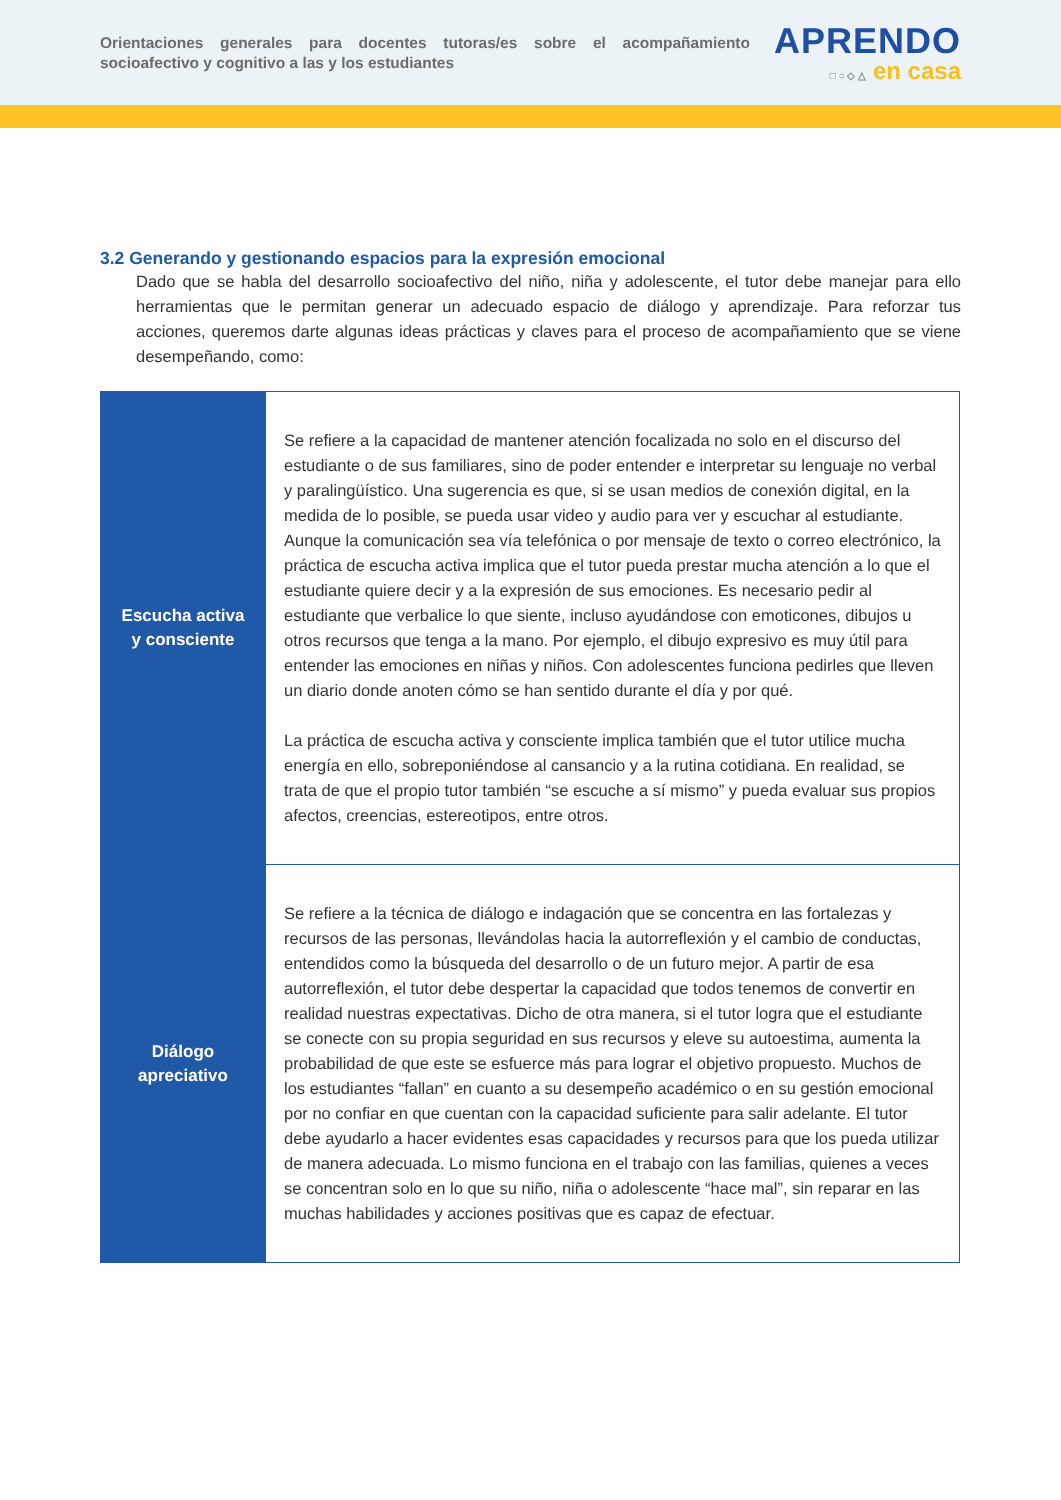Orientaciones generales para docentes tutoras/es sobre el acompañamiento socioafectivo y cognitivo a las y los estudiantes
APRENDO
□ ○ ◇ △ en casa
3.2 Generando y gestionando espacios para la expresión emocional
Dado que se habla del desarrollo socioafectivo del niño, niña y adolescente, el tutor debe manejar para ello herramientas que le permitan generar un adecuado espacio de diálogo y aprendizaje. Para reforzar tus acciones, queremos darte algunas ideas prácticas y claves para el proceso de acompañamiento que se viene desempeñando, como:
| Escucha activa y consciente | Se refiere a la capacidad de mantener atención focalizada no solo en el discurso del estudiante o de sus familiares, sino de poder entender e interpretar su lenguaje no verbal y paralingüístico. Una sugerencia es que, si se usan medios de conexión digital, en la medida de lo posible, se pueda usar video y audio para ver y escuchar al estudiante. Aunque la comunicación sea vía telefónica o por mensaje de texto o correo electrónico, la práctica de escucha activa implica que el tutor pueda prestar mucha atención a lo que el estudiante quiere decir y a la expresión de sus emociones. Es necesario pedir al estudiante que verbalice lo que siente, incluso ayudándose con emoticones, dibujos u otros recursos que tenga a la mano. Por ejemplo, el dibujo expresivo es muy útil para entender las emociones en niñas y niños. Con adolescentes funciona pedirles que lleven un diario donde anoten cómo se han sentido durante el día y por qué. La práctica de escucha activa y consciente implica también que el tutor utilice mucha energía en ello, sobreponiéndose al cansancio y a la rutina cotidiana. En realidad, se trata de que el propio tutor también “se escuche a sí mismo” y pueda evaluar sus propios afectos, creencias, estereotipos, entre otros. |
| Diálogo apreciativo | Se refiere a la técnica de diálogo e indagación que se concentra en las fortalezas y recursos de las personas, llevándolas hacia la autorreflexión y el cambio de conductas, entendidos como la búsqueda del desarrollo o de un futuro mejor. A partir de esa autorreflexión, el tutor debe despertar la capacidad que todos tenemos de convertir en realidad nuestras expectativas. Dicho de otra manera, si el tutor logra que el estudiante se conecte con su propia seguridad en sus recursos y eleve su autoestima, aumenta la probabilidad de que este se esfuerce más para lograr el objetivo propuesto. Muchos de los estudiantes “fallan” en cuanto a su desempeño académico o en su gestión emocional por no confiar en que cuentan con la capacidad suficiente para salir adelante. El tutor debe ayudarlo a hacer evidentes esas capacidades y recursos para que los pueda utilizar de manera adecuada. Lo mismo funciona en el trabajo con las familias, quienes a veces se concentran solo en lo que su niño, niña o adolescente “hace mal”, sin reparar en las muchas habilidades y acciones positivas que es capaz de efectuar. |